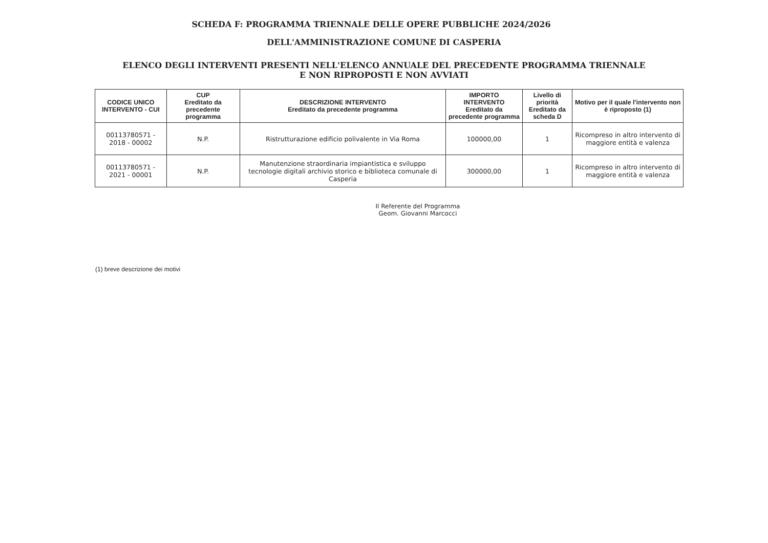SCHEDA F: PROGRAMMA TRIENNALE DELLE OPERE PUBBLICHE 2024/2026
DELL'AMMINISTRAZIONE COMUNE DI CASPERIA
ELENCO DEGLI INTERVENTI PRESENTI NELL'ELENCO ANNUALE DEL PRECEDENTE PROGRAMMA TRIENNALE
E NON RIPROPOSTI E NON AVVIATI
| CODICE UNICO INTERVENTO - CUI | CUP Ereditato da precedente programma | DESCRIZIONE INTERVENTO Ereditato da precedente programma | IMPORTO INTERVENTO Ereditato da precedente programma | Livello di priorità Ereditato da scheda D | Motivo per il quale l'intervento non è riproposto (1) |
| --- | --- | --- | --- | --- | --- |
| 00113780571 - 2018 - 00002 | N.P. | Ristrutturazione edificio polivalente in Via Roma | 100000,00 | 1 | Ricompreso in altro intervento di maggiore entità e valenza |
| 00113780571 - 2021 - 00001 | N.P. | Manutenzione straordinaria impiantistica e sviluppo tecnologie digitali archivio storico e biblioteca comunale di Casperia | 300000,00 | 1 | Ricompreso in altro intervento di maggiore entità e valenza |
Il Referente del Programma
Geom. Giovanni Marcocci
(1) breve descrizione dei motivi